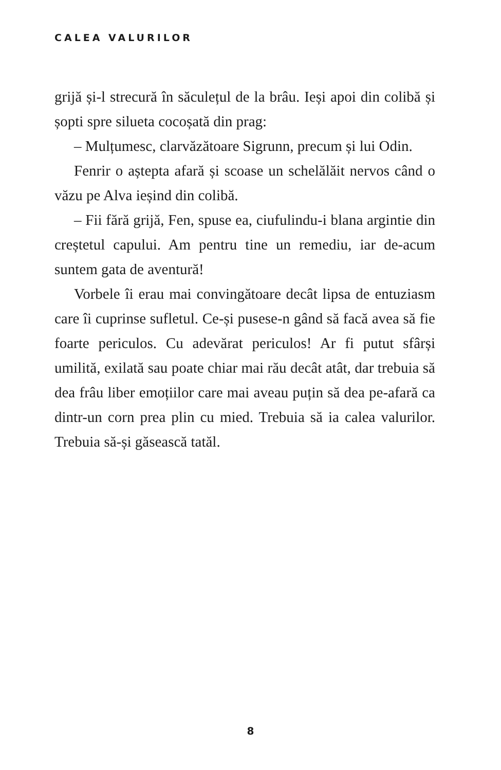CALEA VALURILOR
grijă și-l strecură în săculețul de la brâu. Ieși apoi din colibă și șopti spre silueta cocoșată din prag:
– Mulțumesc, clarvăzătoare Sigrunn, precum și lui Odin.
Fenrir o aștepta afară și scoase un schelălăit nervos când o văzu pe Alva ieșind din colibă.
– Fii fără grijă, Fen, spuse ea, ciufulindu-i blana argintie din creștetul capului. Am pentru tine un remediu, iar de-acum suntem gata de aventură!
Vorbele îi erau mai convingătoare decât lipsa de entuziasm care îi cuprinse sufletul. Ce-și pusese-n gând să facă avea să fie foarte periculos. Cu adevărat periculos! Ar fi putut sfârși umilită, exilată sau poate chiar mai rău decât atât, dar trebuia să dea frâu liber emoțiilor care mai aveau puțin să dea pe-afară ca dintr-un corn prea plin cu mied. Trebuia să ia calea valurilor. Trebuia să-și găsească tatăl.
8